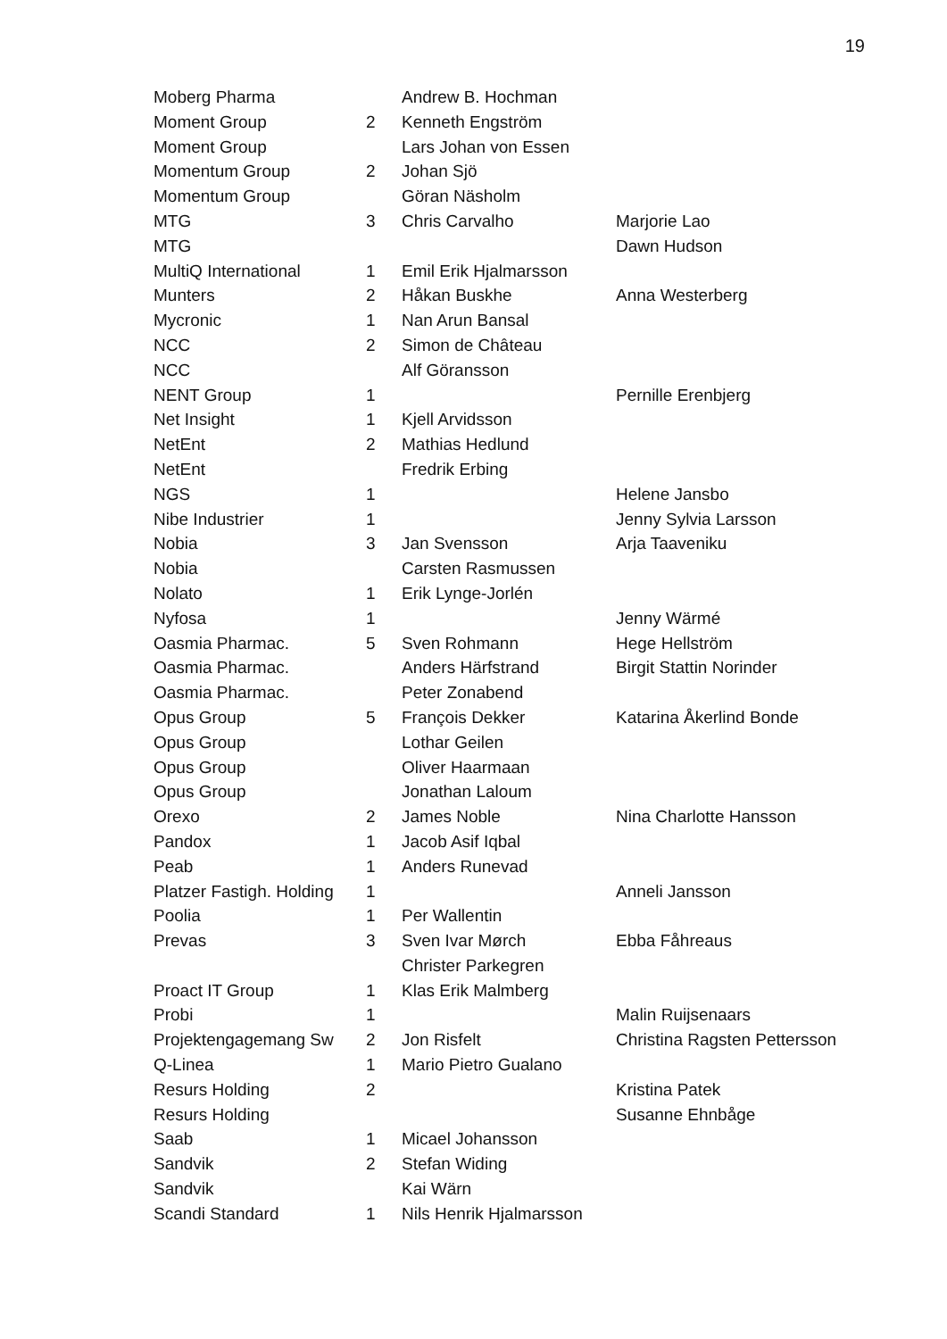19
| Moberg Pharma | | Andrew B. Hochman | |
| Moment Group | 2 | Kenneth Engström | |
| Moment Group | | Lars Johan von Essen | |
| Momentum Group | 2 | Johan Sjö | |
| Momentum Group | | Göran Näsholm | |
| MTG | 3 | Chris Carvalho | Marjorie Lao |
| MTG | | | Dawn Hudson |
| MultiQ International | 1 | Emil Erik Hjalmarsson | |
| Munters | 2 | Håkan Buskhe | Anna Westerberg |
| Mycronic | 1 | Nan Arun Bansal | |
| NCC | 2 | Simon de Château | |
| NCC | | Alf Göransson | |
| NENT Group | 1 | | Pernille Erenbjerg |
| Net Insight | 1 | Kjell Arvidsson | |
| NetEnt | 2 | Mathias Hedlund | |
| NetEnt | | Fredrik Erbing | |
| NGS | 1 | | Helene Jansbo |
| Nibe Industrier | 1 | | Jenny Sylvia Larsson |
| Nobia | 3 | Jan Svensson | Arja Taaveniku |
| Nobia | | Carsten Rasmussen | |
| Nolato | 1 | Erik Lynge-Jorlén | |
| Nyfosa | 1 | | Jenny Wärmé |
| Oasmia Pharmac. | 5 | Sven Rohmann | Hege Hellström |
| Oasmia Pharmac. | | Anders Härfstrand | Birgit Stattin Norinder |
| Oasmia Pharmac. | | Peter Zonabend | |
| Opus Group | 5 | François Dekker | Katarina Åkerlind Bonde |
| Opus Group | | Lothar Geilen | |
| Opus Group | | Oliver Haarmaan | |
| Opus Group | | Jonathan Laloum | |
| Orexo | 2 | James Noble | Nina Charlotte Hansson |
| Pandox | 1 | Jacob Asif Iqbal | |
| Peab | 1 | Anders Runevad | |
| Platzer Fastigh. Holding | 1 | | Anneli Jansson |
| Poolia | 1 | Per Wallentin | |
| Prevas | 3 | Sven Ivar Mørch | Ebba Fåhreaus |
| | | Christer Parkegren | |
| Proact IT Group | 1 | Klas Erik Malmberg | |
| Probi | 1 | | Malin Ruijsenaars |
| Projektengagemang Sw | 2 | Jon Risfelt | Christina Ragsten Pettersson |
| Q-Linea | 1 | Mario Pietro Gualano | |
| Resurs Holding | 2 | | Kristina Patek |
| Resurs Holding | | | Susanne Ehnbåge |
| Saab | 1 | Micael Johansson | |
| Sandvik | 2 | Stefan Widing | |
| Sandvik | | Kai Wärn | |
| Scandi Standard | 1 | Nils Henrik Hjalmarsson | |